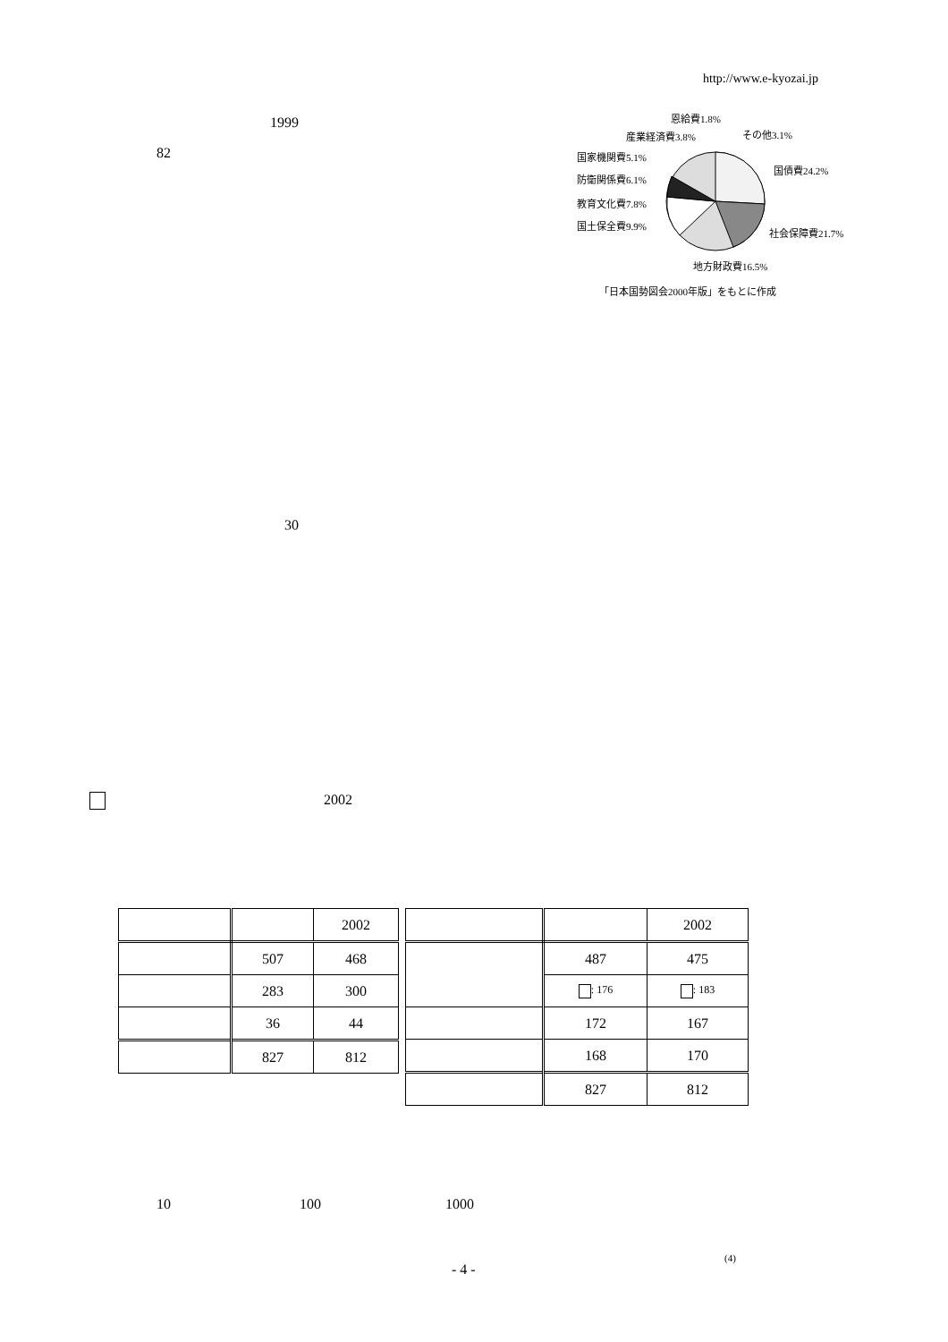http://www.e-kyozai.jp
1999
82
恩給費1.8%
その他3.1%
産業経済費3.8%
国家機関費5.1%
国債費24.2%
防衛関係費6.1%
教育文化費7.8%
国土保全費9.9%
社会保障費21.7%
地方財政費16.5%
「日本国勢図会2000年版」をもとに作成
30
2002
| | | 2002 |
| | 507 | 468 |
| | 283 | 300 |
| | 36 | 44 |
| | 827 | 812 |
| | | 2002 |
| | 487 | 475 |
| | : 176 | : 183 |
| | 172 | 167 |
| | 168 | 170 |
| | 827 | 812 |
10 100 1000
- 4 -
(4)